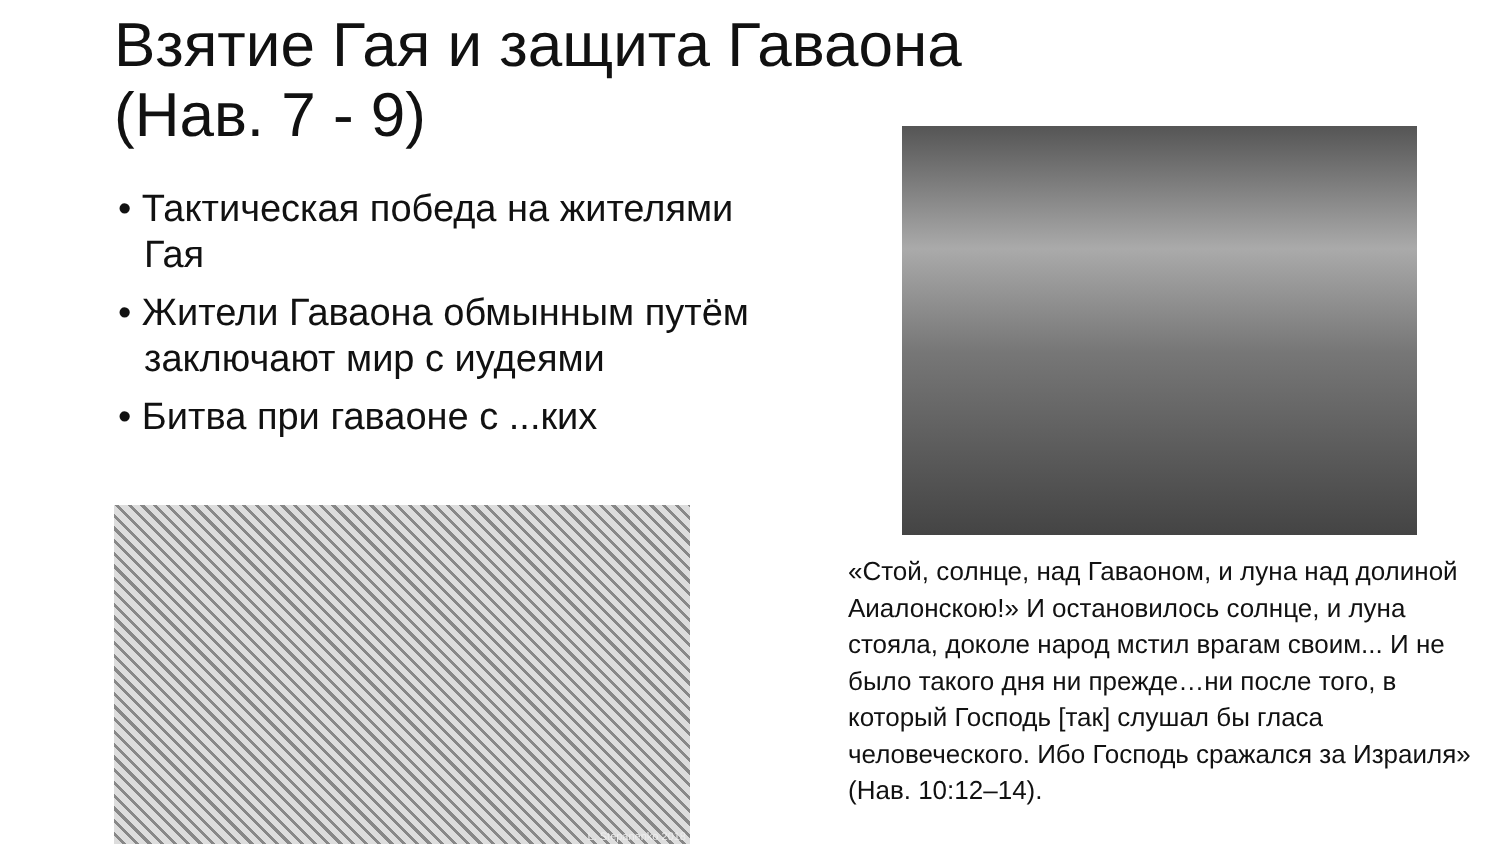Взятие Гая и защита Гаваона
(Нав. 7 - 9)
• Тактическая победа на жителями Гая
• Жители Гаваона обмынным путём заключают мир с иудеями
• Битва при гаваоне с ...ких
L. Stepanenko 2018
«Стой, солнце, над Гаваоном, и луна над долиной Аиалонскою!» И остановилось солнце, и луна стояла, доколе народ мстил врагам своим... И не было такого дня ни прежде…ни после того, в который Господь [так] слушал бы гласа человеческого. Ибо Господь сражался за Израиля»
(Нав. 10:12–14).